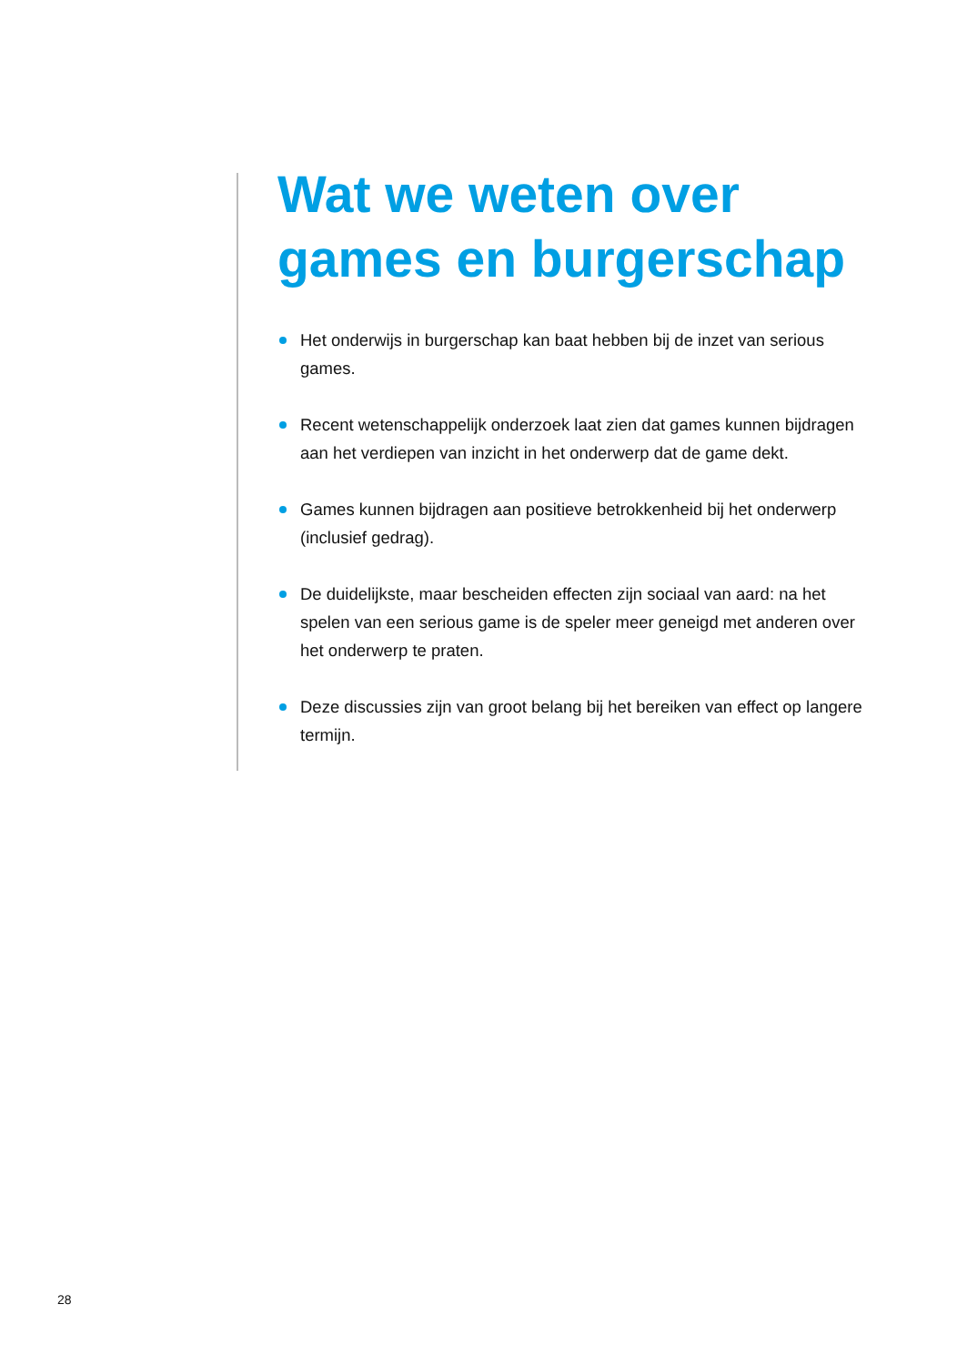Wat we weten over games en burgerschap
Het onderwijs in burgerschap kan baat hebben bij de inzet van serious games.
Recent wetenschappelijk onderzoek laat zien dat games kunnen bijdragen aan het verdiepen van inzicht in het onderwerp dat de game dekt.
Games kunnen bijdragen aan positieve betrokkenheid bij het onderwerp (inclusief gedrag).
De duidelijkste, maar bescheiden effecten zijn sociaal van aard: na het spelen van een serious game is de speler meer geneigd met anderen over het onderwerp te praten.
Deze discussies zijn van groot belang bij het bereiken van effect op langere termijn.
28